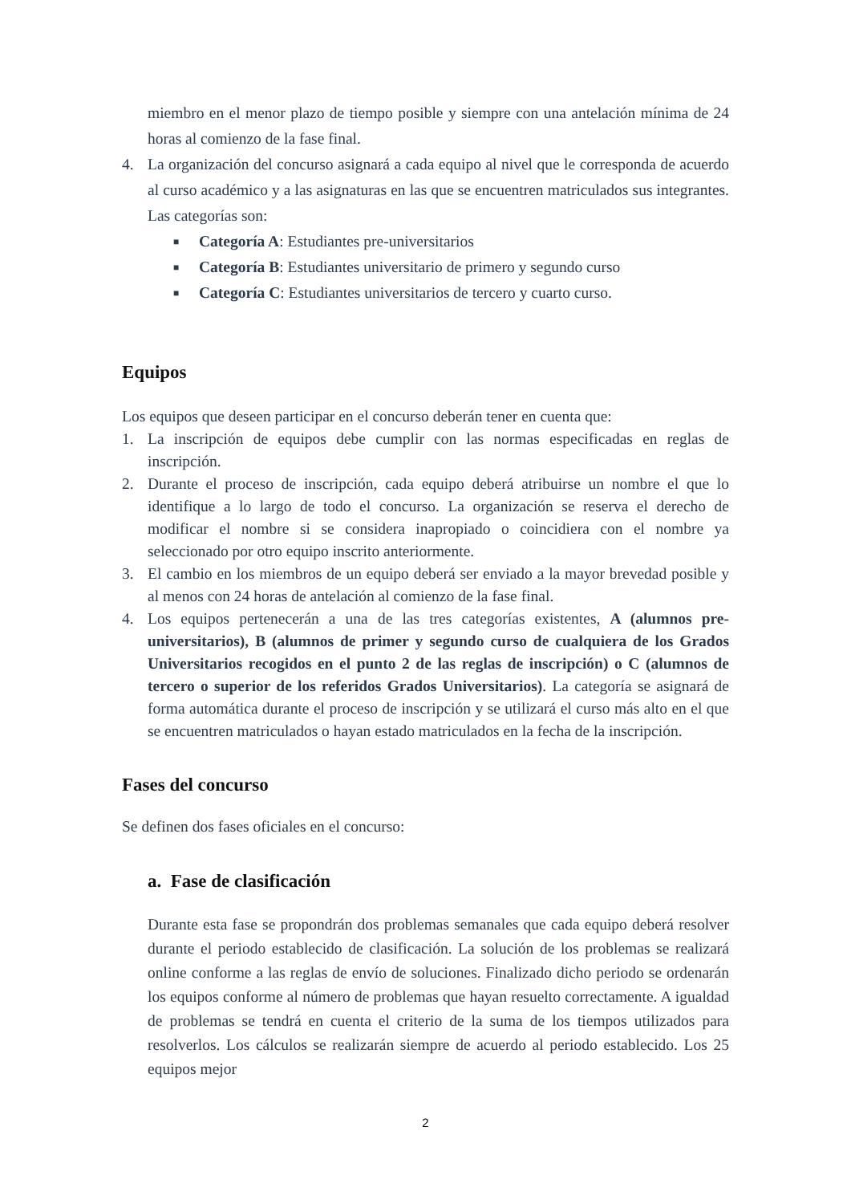miembro en el menor plazo de tiempo posible y siempre con una antelación mínima de 24 horas al comienzo de la fase final.
4. La organización del concurso asignará a cada equipo al nivel que le corresponda de acuerdo al curso académico y a las asignaturas en las que se encuentren matriculados sus integrantes. Las categorías son:
■
Categoría A: Estudiantes pre-universitarios
■
Categoría B: Estudiantes universitario de primero y segundo curso
■
Categoría C: Estudiantes universitarios de tercero y cuarto curso.
Equipos
Los equipos que deseen participar en el concurso deberán tener en cuenta que:
1. La inscripción de equipos debe cumplir con las normas especificadas en reglas de inscripción.
2. Durante el proceso de inscripción, cada equipo deberá atribuirse un nombre el que lo identifique a lo largo de todo el concurso. La organización se reserva el derecho de modificar el nombre si se considera inapropiado o coincidiera con el nombre ya seleccionado por otro equipo inscrito anteriormente.
3. El cambio en los miembros de un equipo deberá ser enviado a la mayor brevedad posible y al menos con 24 horas de antelación al comienzo de la fase final.
4. Los equipos pertenecerán a una de las tres categorías existentes, A (alumnos pre-universitarios), B (alumnos de primer y segundo curso de cualquiera de los Grados Universitarios recogidos en el punto 2 de las reglas de inscripción) o C (alumnos de tercero o superior de los referidos Grados Universitarios). La categoría se asignará de forma automática durante el proceso de inscripción y se utilizará el curso más alto en el que se encuentren matriculados o hayan estado matriculados en la fecha de la inscripción.
Fases del concurso
Se definen dos fases oficiales en el concurso:
a. Fase de clasificación
Durante esta fase se propondrán dos problemas semanales que cada equipo deberá resolver durante el periodo establecido de clasificación. La solución de los problemas se realizará online conforme a las reglas de envío de soluciones. Finalizado dicho periodo se ordenarán los equipos conforme al número de problemas que hayan resuelto correctamente. A igualdad de problemas se tendrá en cuenta el criterio de la suma de los tiempos utilizados para resolverlos. Los cálculos se realizarán siempre de acuerdo al periodo establecido. Los 25 equipos mejor
2